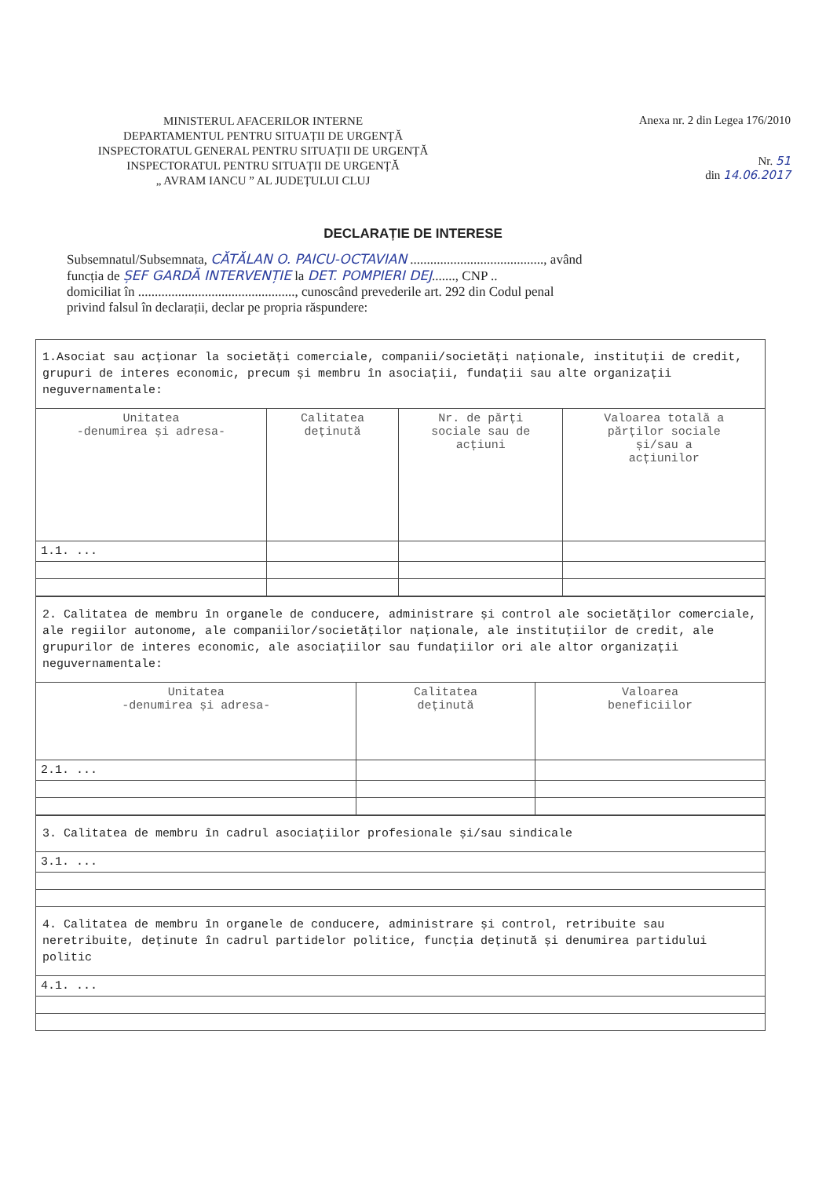MINISTERUL AFACERILOR INTERNE
DEPARTAMENTUL PENTRU SITUAȚII DE URGENȚĂ
INSPECTORATUL GENERAL PENTRU SITUAȚII DE URGENȚĂ
INSPECTORATUL PENTRU SITUAȚII DE URGENȚĂ
„ AVRAM IANCU ” AL JUDEȚULUI CLUJ
Anexa nr. 2 din Legea 176/2010
Nr. 51
din 14.06.2017
DECLARAȚIE DE INTERESE
Subsemnatul/Subsemnata, CĂTĂLAN O. PAICU-OCTAVIAN ........................................, având
funcția de ȘEF GARDĂ INTERVENȚIE la DET. POMPIERI DEJ......., CNP ..
domiciliat în ..............................................., cunoscând prevederile art. 292 din Codul penal
privind falsul în declarații, declar pe propria răspundere:
| 1.Asociat sau acționar la societăți comerciale, companii/societăți naționale, instituții de credit, grupuri de interes economic, precum și membru în asociații, fundații sau alte organizații neguvernamentale: | | | |
| Unitatea -denumirea și adresa- | Calitatea deținută | Nr. de părți sociale sau de acțiuni | Valoarea totală a părților sociale și/sau a acțiunilor |
| 1.1. ... | | | |
| 2. Calitatea de membru în organele de conducere, administrare și control ale societăților comerciale, ale regiilor autonome, ale companiilor/societăților naționale, ale instituțiilor de credit, ale grupurilor de interes economic, ale asociațiilor sau fundațiilor ori ale altor organizații neguvernamentale: | | |
| Unitatea -denumirea și adresa- | Calitatea deținută | Valoarea beneficiilor |
| 2.1. ... | | |
| 3. Calitatea de membru în cadrul asociațiilor profesionale și/sau sindicale |
| 3.1. ... |
| 4. Calitatea de membru în organele de conducere, administrare și control, retribuite sau neretribuite, deținute în cadrul partidelor politice, funcția deținută și denumirea partidului politic |
| 4.1. ... |